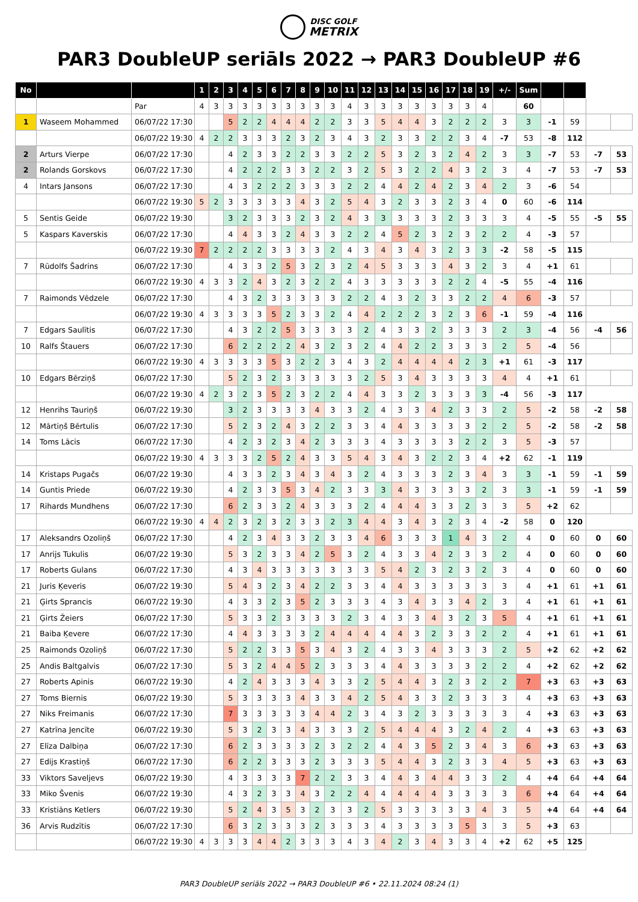DISC GOLF
METRIX
PAR3 DoubleUP seriāls 2022 → PAR3 DoubleUP #6
| No | | | 1 | 2 | 3 | 4 | 5 | 6 | 7 | 8 | 9 | 10 | 11 | 12 | 13 | 14 | 15 | 16 | 17 | 18 | 19 | +/- | Sum | | | | |
| --- | --- | --- | --- | --- | --- | --- | --- | --- | --- | --- | --- | --- | --- | --- | --- | --- | --- | --- | --- | --- | --- | --- | --- | --- | --- | --- | --- |
| | | Par | 4 | 3 | 3 | 3 | 3 | 3 | 3 | 3 | 3 | 3 | 4 | 3 | 3 | 3 | 3 | 3 | 3 | 3 | 4 | | 60 | | | | |
| 1 | Waseem Mohammed | 06/07/22 17:30 | | | 5 | 2 | 2 | 4 | 4 | 4 | 2 | 2 | 3 | 3 | 5 | 4 | 4 | 3 | 2 | 2 | 2 | 3 | 3 | -1 | 59 | | |
| | | 06/07/22 19:30 | 4 | 2 | 2 | 3 | 3 | 3 | 2 | 3 | 2 | 3 | 4 | 3 | 2 | 3 | 3 | 2 | 2 | 3 | 4 | -7 | 53 | -8 | 112 | | |
| 2 | Arturs Vierpe | 06/07/22 17:30 | | | 4 | 2 | 3 | 3 | 2 | 2 | 3 | 3 | 2 | 2 | 5 | 3 | 2 | 3 | 2 | 4 | 2 | 3 | 3 | -7 | 53 | -7 | 53 |
| 2 | Rolands Gorskovs | 06/07/22 17:30 | | | 4 | 2 | 2 | 2 | 3 | 3 | 2 | 2 | 3 | 2 | 5 | 3 | 2 | 2 | 4 | 3 | 2 | 3 | 4 | -7 | 53 | -7 | 53 |
| 4 | Intars Jansons | 06/07/22 17:30 | | | 4 | 3 | 2 | 2 | 2 | 3 | 3 | 3 | 2 | 2 | 4 | 4 | 2 | 4 | 2 | 3 | 4 | 2 | 3 | -6 | 54 | | |
| | | 06/07/22 19:30 | 5 | 2 | 3 | 3 | 3 | 3 | 3 | 4 | 3 | 2 | 5 | 4 | 3 | 2 | 3 | 3 | 2 | 3 | 4 | 0 | 60 | -6 | 114 | | |
| 5 | Sentis Geide | 06/07/22 19:30 | | | 3 | 2 | 3 | 3 | 3 | 2 | 3 | 2 | 4 | 3 | 3 | 3 | 3 | 3 | 2 | 3 | 3 | 3 | 4 | -5 | 55 | -5 | 55 |
| 5 | Kaspars Kaverskis | 06/07/22 17:30 | | | 4 | 4 | 3 | 3 | 2 | 4 | 3 | 3 | 2 | 2 | 4 | 5 | 2 | 3 | 2 | 3 | 2 | 2 | 4 | -3 | 57 | | |
| | | 06/07/22 19:30 | 7 | 2 | 2 | 2 | 2 | 3 | 3 | 3 | 3 | 2 | 4 | 3 | 4 | 3 | 4 | 3 | 2 | 3 | 3 | -2 | 58 | -5 | 115 | | |
| 7 | Rūdolfs Šadrins | 06/07/22 17:30 | | | 4 | 3 | 3 | 2 | 5 | 3 | 2 | 3 | 2 | 4 | 5 | 3 | 3 | 3 | 4 | 3 | 2 | 3 | 4 | +1 | 61 | | |
| | | 06/07/22 19:30 | 4 | 3 | 3 | 2 | 4 | 3 | 2 | 3 | 2 | 2 | 4 | 3 | 3 | 3 | 3 | 3 | 2 | 2 | 4 | -5 | 55 | -4 | 116 | | |
| 7 | Raimonds Vēdzele | 06/07/22 17:30 | | | 4 | 3 | 2 | 3 | 3 | 3 | 3 | 3 | 2 | 2 | 4 | 3 | 2 | 3 | 3 | 2 | 2 | 4 | 6 | -3 | 57 | | |
| | | 06/07/22 19:30 | 4 | 3 | 3 | 3 | 3 | 5 | 2 | 3 | 3 | 2 | 4 | 4 | 2 | 2 | 2 | 3 | 2 | 3 | 6 | -1 | 59 | -4 | 116 | | |
| 7 | Edgars Saulītis | 06/07/22 17:30 | | | 4 | 3 | 2 | 2 | 5 | 3 | 3 | 3 | 3 | 2 | 4 | 3 | 3 | 2 | 3 | 3 | 3 | 2 | 3 | -4 | 56 | -4 | 56 |
| 10 | Ralfs Štauers | 06/07/22 17:30 | | | 6 | 2 | 2 | 2 | 2 | 4 | 3 | 2 | 3 | 2 | 4 | 4 | 2 | 2 | 3 | 3 | 3 | 2 | 5 | -4 | 56 | | |
| | | 06/07/22 19:30 | 4 | 3 | 3 | 3 | 3 | 5 | 3 | 2 | 2 | 3 | 4 | 3 | 2 | 4 | 4 | 4 | 4 | 2 | 3 | +1 | 61 | -3 | 117 | | |
| 10 | Edgars Bērziņš | 06/07/22 17:30 | | | 5 | 2 | 3 | 2 | 3 | 3 | 3 | 3 | 3 | 2 | 5 | 3 | 4 | 3 | 3 | 3 | 3 | 4 | 4 | +1 | 61 | | |
| | | 06/07/22 19:30 | 4 | 2 | 3 | 2 | 3 | 5 | 2 | 3 | 2 | 2 | 4 | 4 | 3 | 3 | 2 | 3 | 3 | 3 | 3 | -4 | 56 | -3 | 117 | | |
| 12 | Henrihs Tauriņš | 06/07/22 19:30 | | | 3 | 2 | 3 | 3 | 3 | 3 | 4 | 3 | 3 | 2 | 4 | 3 | 3 | 4 | 2 | 3 | 3 | 2 | 5 | -2 | 58 | -2 | 58 |
| 12 | Mārtiņš Bērtulis | 06/07/22 17:30 | | | 5 | 2 | 3 | 2 | 4 | 3 | 2 | 2 | 3 | 3 | 4 | 4 | 3 | 3 | 3 | 3 | 2 | 2 | 5 | -2 | 58 | -2 | 58 |
| 14 | Toms Lācis | 06/07/22 17:30 | | | 4 | 2 | 3 | 2 | 3 | 4 | 2 | 3 | 3 | 3 | 4 | 3 | 3 | 3 | 3 | 2 | 2 | 3 | 5 | -3 | 57 | | |
| | | 06/07/22 19:30 | 4 | 3 | 3 | 3 | 2 | 5 | 2 | 4 | 3 | 3 | 5 | 4 | 3 | 4 | 3 | 2 | 2 | 3 | 4 | +2 | 62 | -1 | 119 | | |
| 14 | Kristaps Pugačs | 06/07/22 19:30 | | | 4 | 3 | 3 | 2 | 3 | 4 | 3 | 4 | 3 | 2 | 4 | 3 | 3 | 3 | 2 | 3 | 4 | 3 | 3 | -1 | 59 | -1 | 59 |
| 14 | Guntis Priede | 06/07/22 19:30 | | | 4 | 2 | 3 | 3 | 5 | 3 | 4 | 2 | 3 | 3 | 3 | 4 | 3 | 3 | 3 | 3 | 2 | 3 | 3 | -1 | 59 | -1 | 59 |
| 17 | Rihards Mundhens | 06/07/22 17:30 | | | 6 | 2 | 3 | 3 | 2 | 4 | 3 | 3 | 3 | 2 | 4 | 4 | 4 | 3 | 3 | 2 | 3 | 3 | 5 | +2 | 62 | | |
| | | 06/07/22 19:30 | 4 | 4 | 2 | 3 | 2 | 3 | 2 | 3 | 3 | 2 | 3 | 4 | 4 | 3 | 4 | 3 | 2 | 3 | 4 | -2 | 58 | 0 | 120 | | |
| 17 | Aleksandrs Ozoliņš | 06/07/22 17:30 | | | 4 | 2 | 3 | 4 | 3 | 3 | 2 | 3 | 3 | 4 | 6 | 3 | 3 | 3 | 1 | 4 | 3 | 2 | 4 | 0 | 60 | 0 | 60 |
| 17 | Anrijs Tukulis | 06/07/22 19:30 | | | 5 | 3 | 2 | 3 | 3 | 4 | 2 | 5 | 3 | 2 | 4 | 3 | 3 | 4 | 2 | 3 | 3 | 2 | 4 | 0 | 60 | 0 | 60 |
| 17 | Roberts Gulans | 06/07/22 17:30 | | | 4 | 3 | 4 | 3 | 3 | 3 | 3 | 3 | 3 | 3 | 5 | 4 | 2 | 3 | 2 | 3 | 2 | 3 | 4 | 0 | 60 | 0 | 60 |
| 21 | Juris Ķeveris | 06/07/22 19:30 | | | 5 | 4 | 3 | 2 | 3 | 4 | 2 | 2 | 3 | 3 | 4 | 4 | 3 | 3 | 3 | 3 | 3 | 3 | 4 | +1 | 61 | +1 | 61 |
| 21 | Ģirts Sprancis | 06/07/22 19:30 | | | 4 | 3 | 3 | 2 | 3 | 5 | 2 | 3 | 3 | 3 | 4 | 3 | 4 | 3 | 3 | 4 | 2 | 3 | 4 | +1 | 61 | +1 | 61 |
| 21 | Ģirts Žeiers | 06/07/22 17:30 | | | 5 | 3 | 3 | 2 | 3 | 3 | 3 | 3 | 2 | 3 | 4 | 3 | 3 | 4 | 3 | 2 | 3 | 5 | 4 | +1 | 61 | +1 | 61 |
| 21 | Baiba Ķevere | 06/07/22 17:30 | | | 4 | 4 | 3 | 3 | 3 | 3 | 2 | 4 | 4 | 4 | 4 | 4 | 3 | 2 | 3 | 3 | 2 | 2 | 4 | +1 | 61 | +1 | 61 |
| 25 | Raimonds Ozoliņš | 06/07/22 17:30 | | | 5 | 2 | 2 | 3 | 3 | 5 | 3 | 4 | 3 | 2 | 4 | 3 | 3 | 4 | 3 | 3 | 3 | 2 | 5 | +2 | 62 | +2 | 62 |
| 25 | Andis Baltgalvis | 06/07/22 17:30 | | | 5 | 3 | 2 | 4 | 4 | 5 | 2 | 3 | 3 | 3 | 4 | 4 | 3 | 3 | 3 | 3 | 2 | 2 | 4 | +2 | 62 | +2 | 62 |
| 27 | Roberts Apinis | 06/07/22 19:30 | | | 4 | 2 | 4 | 3 | 3 | 3 | 4 | 3 | 3 | 2 | 5 | 4 | 4 | 3 | 2 | 3 | 2 | 2 | 7 | +3 | 63 | +3 | 63 |
| 27 | Toms Biernis | 06/07/22 19:30 | | | 5 | 3 | 3 | 3 | 3 | 4 | 3 | 3 | 4 | 2 | 5 | 4 | 3 | 3 | 2 | 3 | 3 | 3 | 4 | +3 | 63 | +3 | 63 |
| 27 | Niks Freimanis | 06/07/22 17:30 | | | 7 | 3 | 3 | 3 | 3 | 3 | 4 | 4 | 2 | 3 | 4 | 3 | 2 | 3 | 3 | 3 | 3 | 3 | 4 | +3 | 63 | +3 | 63 |
| 27 | Katrīna Jencīte | 06/07/22 19:30 | | | 5 | 3 | 2 | 3 | 3 | 4 | 3 | 3 | 3 | 2 | 5 | 4 | 4 | 4 | 3 | 2 | 4 | 2 | 4 | +3 | 63 | +3 | 63 |
| 27 | Elīza Dalbiņa | 06/07/22 17:30 | | | 6 | 2 | 3 | 3 | 3 | 3 | 2 | 3 | 2 | 2 | 4 | 4 | 3 | 5 | 2 | 3 | 4 | 3 | 6 | +3 | 63 | +3 | 63 |
| 27 | Edijs Krastiņš | 06/07/22 17:30 | | | 6 | 2 | 2 | 3 | 3 | 3 | 2 | 3 | 3 | 3 | 5 | 4 | 4 | 3 | 2 | 3 | 3 | 4 | 5 | +3 | 63 | +3 | 63 |
| 33 | Viktors Saveljevs | 06/07/22 19:30 | | | 4 | 3 | 3 | 3 | 3 | 7 | 2 | 2 | 3 | 3 | 4 | 4 | 3 | 4 | 4 | 3 | 3 | 2 | 4 | +4 | 64 | +4 | 64 |
| 33 | Miko Švenis | 06/07/22 19:30 | | | 4 | 3 | 2 | 3 | 3 | 4 | 3 | 2 | 2 | 4 | 4 | 4 | 4 | 4 | 3 | 3 | 3 | 3 | 6 | +4 | 64 | +4 | 64 |
| 33 | Kristiāns Ketlers | 06/07/22 19:30 | | | 5 | 2 | 4 | 3 | 5 | 3 | 2 | 3 | 3 | 2 | 5 | 3 | 3 | 3 | 3 | 3 | 4 | 3 | 5 | +4 | 64 | +4 | 64 |
| 36 | Arvis Rudzītis | 06/07/22 17:30 | | | 6 | 3 | 2 | 3 | 3 | 3 | 2 | 3 | 3 | 3 | 4 | 3 | 3 | 3 | 3 | 5 | 3 | 3 | 5 | +3 | 63 | | |
| | | 06/07/22 19:30 | 4 | 3 | 3 | 3 | 4 | 4 | 2 | 3 | 3 | 3 | 4 | 3 | 4 | 2 | 3 | 4 | 3 | 3 | 4 | +2 | 62 | +5 | 125 | | |
PAR3 DoubleUP seriāls 2022 → PAR3 DoubleUP #6 • 22.11.2024 08:24 (1)